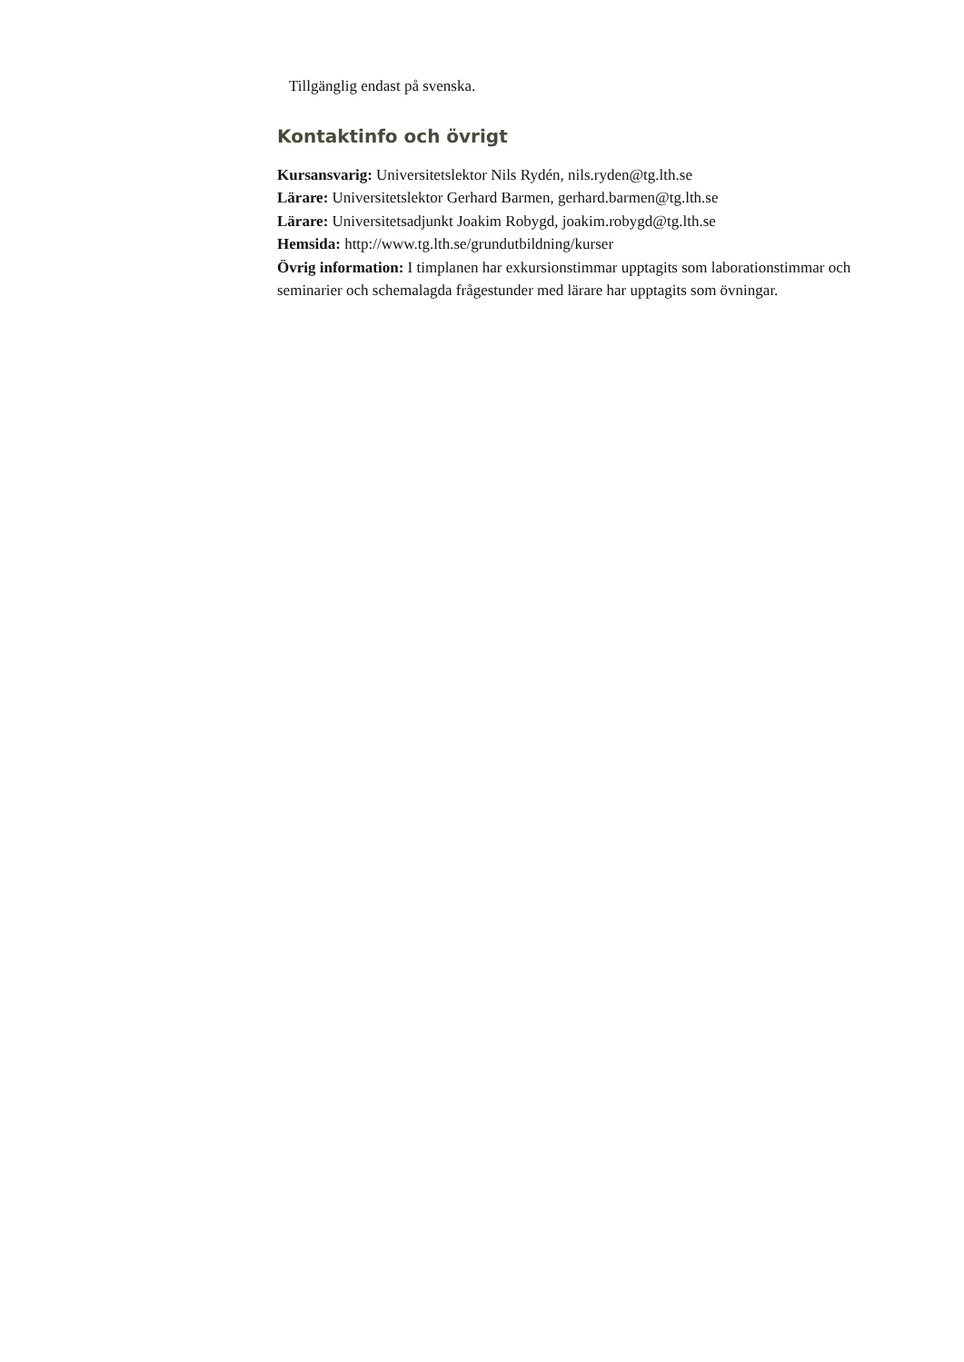Tillgänglig endast på svenska.
Kontaktinfo och övrigt
Kursansvarig: Universitetslektor Nils Rydén, nils.ryden@tg.lth.se
Lärare: Universitetslektor Gerhard Barmen, gerhard.barmen@tg.lth.se
Lärare: Universitetsadjunkt Joakim Robygd, joakim.robygd@tg.lth.se
Hemsida: http://www.tg.lth.se/grundutbildning/kurser
Övrig information: I timplanen har exkursionstimmar upptagits som laborationstimmar och seminarier och schemalagda frågestunder med lärare har upptagits som övningar.